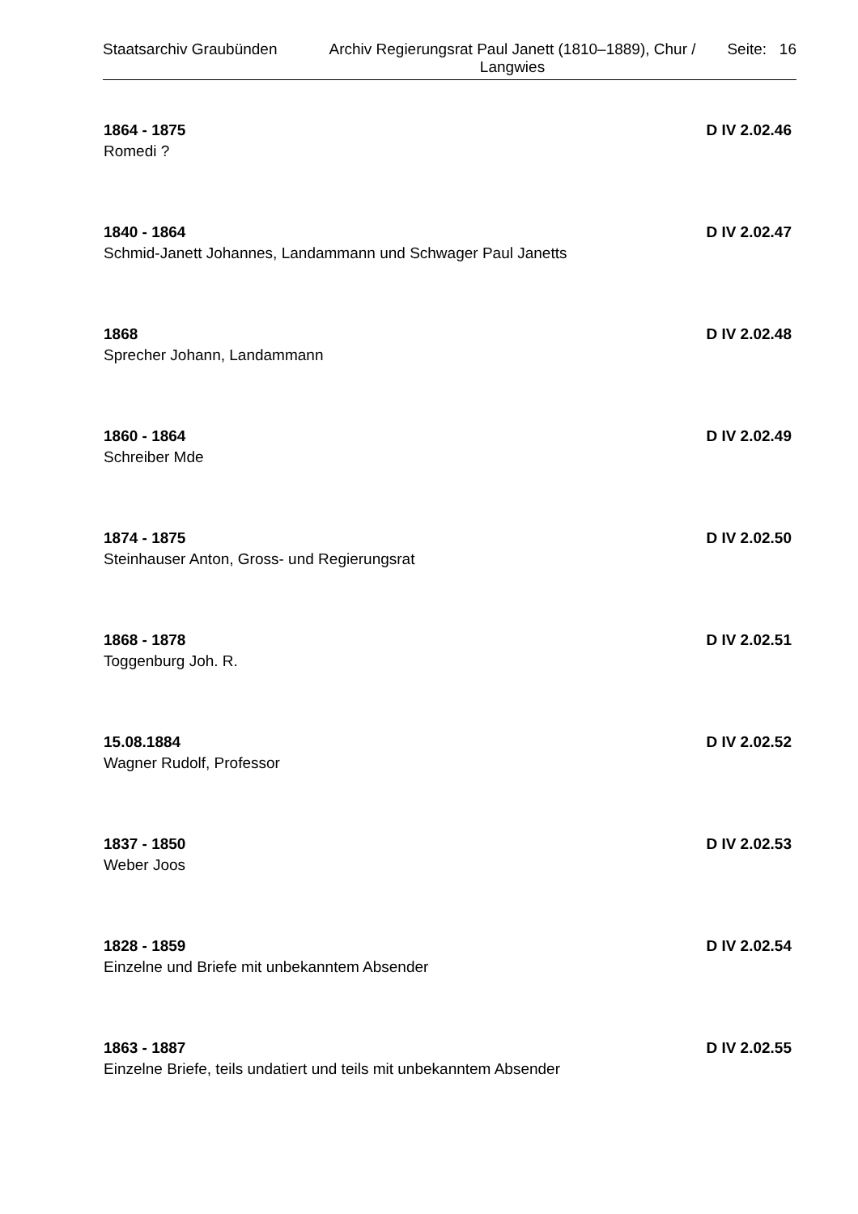Staatsarchiv Graubünden Archiv Regierungsrat Paul Janett (1810–1889), Chur / Langwies
Seite: 16
1864 - 1875 D IV 2.02.46
Romedi ?
1840 - 1864 D IV 2.02.47
Schmid-Janett Johannes, Landammann und Schwager Paul Janetts
1868 D IV 2.02.48
Sprecher Johann, Landammann
1860 - 1864 D IV 2.02.49
Schreiber Mde
1874 - 1875 D IV 2.02.50
Steinhauser Anton, Gross- und Regierungsrat
1868 - 1878 D IV 2.02.51
Toggenburg Joh. R.
15.08.1884 D IV 2.02.52
Wagner Rudolf, Professor
1837 - 1850 D IV 2.02.53
Weber Joos
1828 - 1859 D IV 2.02.54
Einzelne und Briefe mit unbekanntem Absender
1863 - 1887 D IV 2.02.55
Einzelne Briefe, teils undatiert und teils mit unbekanntem Absender